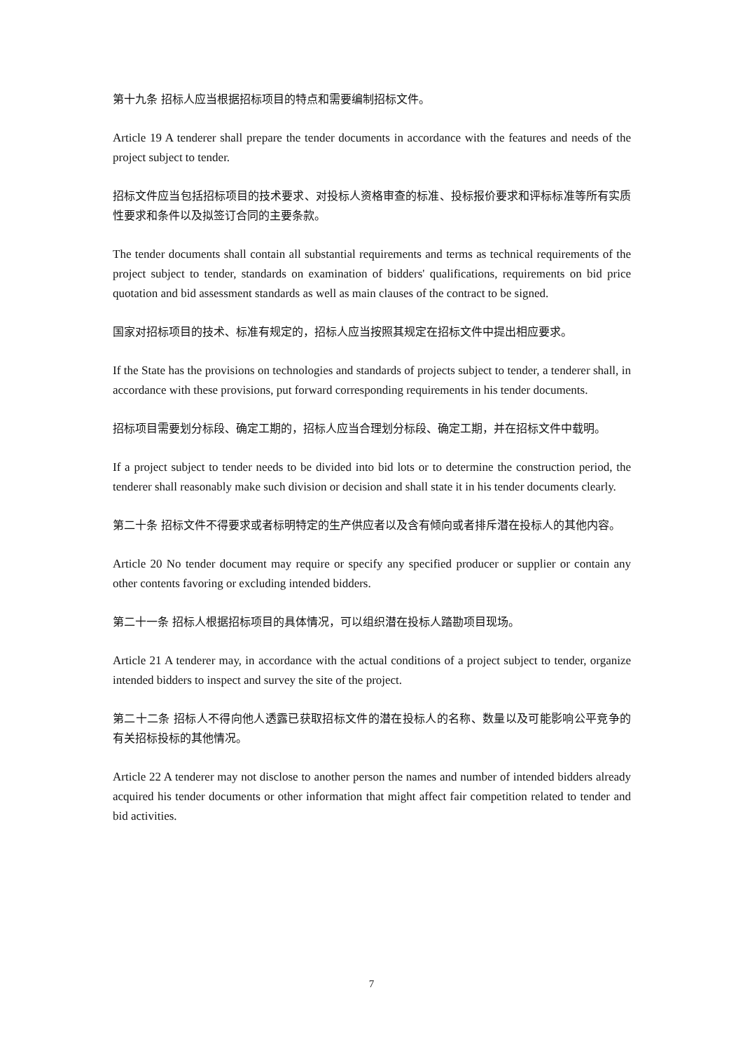第十九条 招标人应当根据招标项目的特点和需要编制招标文件。
Article 19 A tenderer shall prepare the tender documents in accordance with the features and needs of the project subject to tender.
招标文件应当包括招标项目的技术要求、对投标人资格审查的标准、投标报价要求和评标标准等所有实质性要求和条件以及拟签订合同的主要条款。
The tender documents shall contain all substantial requirements and terms as technical requirements of the project subject to tender, standards on examination of bidders' qualifications, requirements on bid price quotation and bid assessment standards as well as main clauses of the contract to be signed.
国家对招标项目的技术、标准有规定的，招标人应当按照其规定在招标文件中提出相应要求。
If the State has the provisions on technologies and standards of projects subject to tender, a tenderer shall, in accordance with these provisions, put forward corresponding requirements in his tender documents.
招标项目需要划分标段、确定工期的，招标人应当合理划分标段、确定工期，并在招标文件中载明。
If a project subject to tender needs to be divided into bid lots or to determine the construction period, the tenderer shall reasonably make such division or decision and shall state it in his tender documents clearly.
第二十条 招标文件不得要求或者标明特定的生产供应者以及含有倾向或者排斥潜在投标人的其他内容。
Article 20 No tender document may require or specify any specified producer or supplier or contain any other contents favoring or excluding intended bidders.
第二十一条 招标人根据招标项目的具体情况，可以组织潜在投标人踏勘项目现场。
Article 21 A tenderer may, in accordance with the actual conditions of a project subject to tender, organize intended bidders to inspect and survey the site of the project.
第二十二条 招标人不得向他人透露已获取招标文件的潜在投标人的名称、数量以及可能影响公平竞争的有关招标投标的其他情况。
Article 22 A tenderer may not disclose to another person the names and number of intended bidders already acquired his tender documents or other information that might affect fair competition related to tender and bid activities.
7